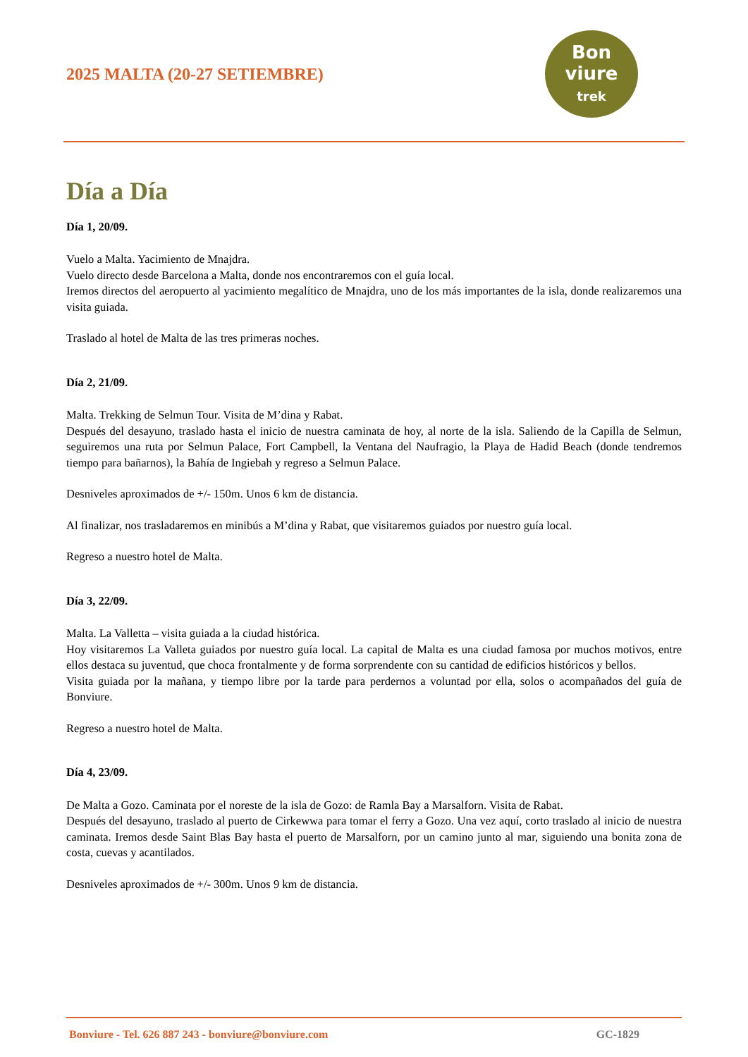2025 MALTA (20-27 SETIEMBRE)
Bon
viure
trek
Día a Día
Día 1, 20/09.
Vuelo a Malta. Yacimiento de Mnajdra.
Vuelo directo desde Barcelona a Malta, donde nos encontraremos con el guía local.
Iremos directos del aeropuerto al yacimiento megalítico de Mnajdra, uno de los más importantes de la isla, donde realizaremos una visita guiada.
Traslado al hotel de Malta de las tres primeras noches.
Día 2, 21/09.
Malta. Trekking de Selmun Tour. Visita de M’dina y Rabat.
Después del desayuno, traslado hasta el inicio de nuestra caminata de hoy, al norte de la isla. Saliendo de la Capilla de Selmun, seguiremos una ruta por Selmun Palace, Fort Campbell, la Ventana del Naufragio, la Playa de Hadid Beach (donde tendremos tiempo para bañarnos), la Bahía de Ingiebah y regreso a Selmun Palace.
Desniveles aproximados de +/- 150m. Unos 6 km de distancia.
Al finalizar, nos trasladaremos en minibús a M’dina y Rabat, que visitaremos guiados por nuestro guía local.
Regreso a nuestro hotel de Malta.
Día 3, 22/09.
Malta. La Valletta – visita guiada a la ciudad histórica.
Hoy visitaremos La Valleta guiados por nuestro guía local. La capital de Malta es una ciudad famosa por muchos motivos, entre ellos destaca su juventud, que choca frontalmente y de forma sorprendente con su cantidad de edificios históricos y bellos.
Visita guiada por la mañana, y tiempo libre por la tarde para perdernos a voluntad por ella, solos o acompañados del guía de Bonviure.
Regreso a nuestro hotel de Malta.
Día 4, 23/09.
De Malta a Gozo. Caminata por el noreste de la isla de Gozo: de Ramla Bay a Marsalforn. Visita de Rabat.
Después del desayuno, traslado al puerto de Cirkewwa para tomar el ferry a Gozo. Una vez aquí, corto traslado al inicio de nuestra caminata. Iremos desde Saint Blas Bay hasta el puerto de Marsalforn, por un camino junto al mar, siguiendo una bonita zona de costa, cuevas y acantilados.
Desniveles aproximados de +/- 300m. Unos 9 km de distancia.
Bonviure - Tel. 626 887 243 - bonviure@bonviure.com GC-1829